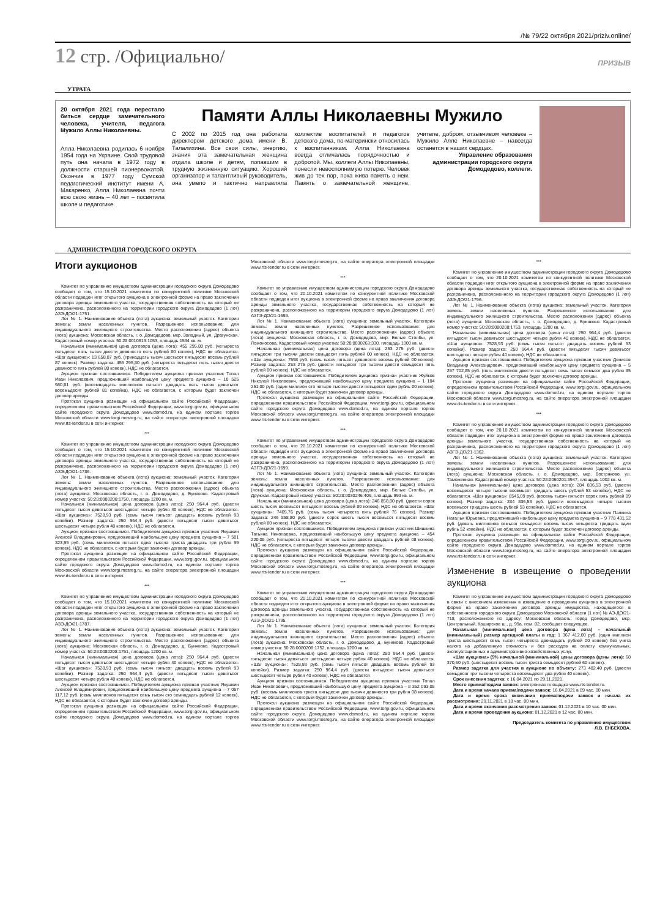/№ 79/22 октября 2021/priziv.online/
12 стр. /Официально/
ПРИЗЫВ
УТРАТА
20 октября 2021 года перестало биться сердце замечательного человека, учителя, педагога Мужило Аллы Николаевны.
Алла Николаевна родилась 6 ноября 1954 года на Украине. Свой трудовой путь она начала в 1972 году в должности старшей пионервожатой. Окончив в 1977 году Сумской педагогический институт имени А. Макаренко, Алла Николаевна почти всю свою жизнь – 40 лет – посвятила школе и педагогике.
Памяти Аллы Николаевны Мужило
С 2002 по 2015 год она работала директором детского дома имени В. Талалихина. Все свои силы, энергию, знания эта замечательная женщина отдала школе и детям, попавшим в трудную жизненную ситуацию. Хороший организатор и талантливый руководитель, она умело и тактично направляла коллектив воспитателей и педагогов детского дома, по-матерински относилась к воспитанникам. Алла Николаевна всегда отличалась порядочностью и добротой. Мы, коллеги Аллы Николаевны, понесли невосполнимую потерю. Человек жив до тех пор, пока жива память о нем. Память о замечательной женщине, учителе, добром, отзывчивом человеке – Мужило Алле Николаевне – навсегда останется в наших сердцах.
Управление образования администрации городского округа Домодедово, коллеги.
АДМИНИСТРАЦИЯ ГОРОДСКОГО ОКРУГА
Итоги аукционов
Комитет по управлению имуществом администрации городского округа Домодедово сообщает о том, что 15.10.2021 комитетом по конкурентной политике Московской области подведен итог открытого аукциона в электронной форме на право заключения договора аренды земельного участка, государственная собственность на который не разграничена, расположенного на территории городского округа Домодедово (1 лот) АЗЭ-ДО/21-1751.
Лот № 1. Наименование объекта (лота) аукциона: земельный участок. Категория земель: земли населенных пунктов. Разрешенное использование: для индивидуального жилищного строительства. Место расположения (адрес) объекта (лота) аукциона: Московская область, г. о. Домодедово, мкр. Западный, ул. Драгунская. Кадастровый номер участка: 50:28:0010619:1053, площадь 1534 кв. м.
Начальная (минимальная) цена договора (цена лота): 455 295,80 руб. (четыреста пятьдесят пять тысяч двести девяносто пять рублей 80 копеек), НДС не облагается. «Шаг аукциона»: 13 658,87 руб. (тринадцать тысяч шестьсот пятьдесят восемь рублей 87 копеек). Размер задатка: 455 295,80 руб. (четыреста пятьдесят пять тысяч двести девяносто пять рублей 80 копеек), НДС не облагается.
Аукцион признан состоявшимся. Победителем аукциона признан участник Топал Иван Николаевич, предложивший наибольшую цену предмета аукциона – 18 525 980,81 руб. (восемнадцать миллионов пятьсот двадцать пять тысяч девятьсот восемьдесят рублей 81 копейка), НДС не облагается, с которым будет заключен договор аренды.
Протокол аукциона размещен на официальном сайте Российской Федерации, определенном правительством Российской Федерации, www.torgi.gov.ru, официальном сайте городского округа Домодедово www.domod.ru, на едином портале торгов Московской области www.torgi.mosreg.ru, на сайте оператора электронной площадки www.rts-tender.ru в сети интернет.
***
Комитет по управлению имуществом администрации городского округа Домодедово сообщает о том, что 15.10.2021 комитетом по конкурентной политике Московской области подведен итог открытого аукциона в электронной форме на право заключения договора аренды земельного участка, государственная собственность на который не разграничена, расположенного на территории городского округа Домодедово (1 лот) АЗЭ-ДО/21-1786.
Лот № 1. Наименование объекта (лота) аукциона: земельный участок. Категория земель: земли населенных пунктов. Разрешенное использование: для индивидуального жилищного строительства. Место расположения (адрес) объекта (лота) аукциона: Московская область, г. о. Домодедово, д. Буняково. Кадастровый номер участка: 50:28:0080208:1750, площадь 1200 кв. м.
Начальная (минимальная) цена договора (цена лота): 250 964,4 руб. (двести пятьдесят тысяч девятьсот шестьдесят четыре рубля 40 копеек), НДС не облагается. «Шаг аукциона»: 7528,93 руб. (семь тысяч пятьсот двадцать восемь рублей 93 копейки). Размер задатка: 250 964,4 руб. (двести пятьдесят тысяч девятьсот шестьдесят четыре рубля 40 копеек), НДС не облагается.
Аукцион признан состоявшимся. Победителем аукциона признан участник Якушкин Алексей Владимирович, предложивший наибольшую цену предмета аукциона – 7 501 323,99 руб. (семь миллионов пятьсот одна тысяча триста двадцать три рубля 99 копеек), НДС не облагается, с которым будет заключен договор аренды.
Протокол аукциона размещен на официальном сайте Российской Федерации, определенном правительством Российской Федерации, www.torgi.gov.ru, официальном сайте городского округа Домодедово www.domod.ru, на едином портале торгов Московской области www.torgi.mosreg.ru, на сайте оператора электронной площадки www.rts-tender.ru в сети интернет.
***
Комитет по управлению имуществом администрации городского округа Домодедово сообщает о том, что 15.10.2021 комитетом по конкурентной политике Московской области подведен итог открытого аукциона в электронной форме на право заключения договора аренды земельного участка, государственная собственность на который не разграничена, расположенного на территории городского округа Домодедово (1 лот) АЗЭ-ДО/21-1787.
Лот № 1. Наименование объекта (лота) аукциона: земельный участок. Категория земель: земли населенных пунктов. Разрешенное использование: для индивидуального жилищного строительства. Место расположения (адрес) объекта (лота) аукциона: Московская область, г. о. Домодедово, д. Буняково. Кадастровый номер участка: 50:28:0080208:1751, площадь 1200 кв. м.
Начальная (минимальная) цена договора (цена лота): 250 964,4 руб. (двести пятьдесят тысяч девятьсот шестьдесят четыре рубля 40 копеек), НДС не облагается. «Шаг аукциона»: 7528,93 руб. (семь тысяч пятьсот двадцать восемь рублей 93 копейки). Размер задатка: 250 964,4 руб. (двести пятьдесят тысяч девятьсот шестьдесят четыре рубля 40 копеек), НДС не облагается.
Аукцион признан состоявшимся. Победителем аукциона признан участник Якушкин Алексей Владимирович, предложивший наибольшую цену предмета аукциона – 7 057 117,12 руб. (семь миллионов пятьдесят семь тысяч сто семнадцать рублей 12 копеек), НДС не облагается, с которым будет заключен договор аренды.
Протокол аукциона размещен на официальном сайте Российской Федерации, определенном правительством Российской Федерации, www.torgi.gov.ru, официальном сайте городского округа Домодедово www.domod.ru, на едином портале торгов Московской области www.torgi.mosreg.ru, на сайте оператора электронной площадки www.rts-tender.ru в сети интернет.
***
Комитет по управлению имуществом администрации городского округа Домодедово сообщает о том, что 20.10.2021 комитетом по конкурентной политике Московской области подведен итог аукциона в электронной форме на право заключения договора аренды земельного участка, государственная собственность на который не разграничена, расположенного на территории городского округа Домодедово (1 лот) АЗГЭ-ДО/21-1698.
Лот № 1. Наименование объекта (лота) аукциона: земельный участок. Категория земель: земли населенных пунктов. Разрешенное использование: для индивидуального жилищного строительства. Место расположения (адрес) объекта (лота) аукциона: Московская область, г. о. Домодедово, мкр. Белые Столбы, ул. Ломоносова. Кадастровый номер участка: 50:28:0030263:330, площадь 1000 кв. м.
Начальная (минимальная) цена договора (цена лота): 253 275 руб. (двести пятьдесят три тысячи двести семьдесят пять рублей 00 копеек), НДС не облагается. «Шаг аукциона»: 7598 руб. (семь тысяч пятьсот девяносто восемь рублей 00 копеек). Размер задатка: 253 275 руб. (двести пятьдесят три тысячи двести семьдесят пять рублей 00 копеек), НДС не облагается.
Аукцион признан состоявшимся. Победителем аукциона признан участник Жуйков Николай Николаевич, предложивший наибольшую цену предмета аукциона – 1 104 251,00 руб. (один миллион сто четыре тысячи двести пятьдесят один рубль 00 копеек), НДС не облагается, с которым будет заключен договор аренды.
Протокол аукциона размещен на официальном сайте Российской Федерации, определенном правительством Российской Федерации, www.torgi.gov.ru, официальном сайте городского округа Домодедово www.domod.ru, на едином портале торгов Московской области www.torgi.mosreg.ru, на сайте оператора электронной площадки www.rts-tender.ru в сети интернет.
***
Комитет по управлению имуществом администрации городского округа Домодедово сообщает о том, что 20.10.2021 комитетом по конкурентной политике Московской области подведен итог аукциона в электронной форме на право заключения договора аренды земельного участка, государственная собственность на который не разграничена, расположенного на территории городского округа Домодедово (1 лот) АЗГЭ-ДО/21-1699.
Лот № 1. Наименование объекта (лота) аукциона: земельный участок. Категория земель: земли населенных пунктов. Разрешенное использование: для индивидуального жилищного строительства. Место расположения (адрес) объекта (лота) аукциона: Московская область, г. о. Домодедово, мкр. Белые Столбы, ул. Дружная. Кадастровый номер участка: 50:28:0030246:409, площадь 993 кв. м.
Начальная (минимальная) цена договора (цена лота): 246 858,80 руб. (двести сорок шесть тысяч восемьсот пятьдесят восемь рублей 80 копеек), НДС не облагается. «Шаг аукциона»: 7405,76 руб. (семь тысяч четыреста пять рублей 76 копеек). Размер задатка: 246 858,80 руб. (двести сорок шесть тысяч восемьсот пятьдесят восемь рублей 80 копеек), НДС не облагается.
Аукцион признан состоявшимся. Победителем аукциона признан участник Шишкина Татьяна Николаевна, предложивший наибольшую цену предмета аукциона – 454 220,08 руб. (четыреста пятьдесят четыре тысячи двести двадцать рублей 08 копеек), НДС не облагается, с которым будет заключен договор аренды.
Протокол аукциона размещен на официальном сайте Российской Федерации, определенном правительством Российской Федерации, www.torgi.gov.ru, официальном сайте городского округа Домодедово www.domod.ru, на едином портале торгов Московской области www.torgi.mosreg.ru, на сайте оператора электронной площадки www.rts-tender.ru в сети интернет.
***
Комитет по управлению имуществом администрации городского округа Домодедово сообщает о том, что 20.10.2021 комитетом по конкурентной политике Московской области подведен итог открытого аукциона в электронной форме на право заключения договора аренды земельного участка, государственная собственность на который не разграничена, расположенного на территории городского округа Домодедово (1 лот) АЗЭ-ДО/21-1795.
Лот № 1. Наименование объекта (лота) аукциона: земельный участок. Категория земель: земли населенных пунктов. Разрешенное использование: для индивидуального жилищного строительства. Место расположения (адрес) объекта (лота) аукциона: Московская область, г. о. Домодедово, д. Буняково. Кадастровый номер участка: 50:28:0080208:1752, площадь 1200 кв. м.
Начальная (минимальная) цена договора (цена лота): 250 964,4 руб. (двести пятьдесят тысяч девятьсот шестьдесят четыре рубля 40 копеек), НДС не облагается. «Шаг аукциона»: 7528,93 руб. (семь тысяч пятьсот двадцать восемь рублей 93 копейки). Размер задатка: 250 964,4 руб. (двести пятьдесят тысяч девятьсот шестьдесят четыре рубля 40 копеек), НДС не облагается
Аукцион признан состоявшимся. Победителем аукциона признан участник Топал Иван Николаевич, предложивший наибольшую цену предмета аукциона – 8 352 093,08 руб. (восемь миллионов триста пятьдесят две тысячи девяносто три рубля 08 копеек), НДС не облагается, с которым будет заключен договор аренды.
Протокол аукциона размещен на официальном сайте Российской Федерации, определенном правительством Российской Федерации, www.torgi.gov.ru, официальном сайте городского округа Домодедово www.domod.ru, на едином портале торгов Московской области www.torgi.mosreg.ru, на сайте оператора электронной площадки www.rts-tender.ru в сети интернет.
***
Комитет по управлению имуществом администрации городского округа Домодедово сообщает о том, что 20.10.2021 комитетом по конкурентной политике Московской области подведен итог открытого аукциона в электронной форме на право заключения договора аренды земельного участка, государственная собственность на который не разграничена, расположенного на территории городского округа Домодедово (1 лот) АЗЭ-ДО/21-1796.
Лот № 1. Наименование объекта (лота) аукциона: земельный участок. Категория земель: земли населенных пунктов. Разрешенное использование: для индивидуального жилищного строительства. Место расположения (адрес) объекта (лота) аукциона: Московская область, г. о. Домодедово, д. Буняково. Кадастровый номер участка: 50:28:0080208:1753, площадь 1200 кв. м.
Начальная (минимальная) цена договора (цена лота): 250 964,4 руб. (двести пятьдесят тысяч девятьсот шестьдесят четыре рубля 40 копеек), НДС не облагается. «Шаг аукциона»: 7528,93 руб. (семь тысяч пятьсот двадцать восемь рублей 93 копейки). Размер задатка: 250 964,4 руб. (двести пятьдесят тысяч девятьсот шестьдесят четыре рубля 40 копеек), НДС не облагается.
Аукцион признан состоявшимся. Победителем аукциона признан участник Денисов Владимир Александрович, предложивший наибольшую цену предмета аукциона – 5 257 702,85 руб. (пять миллионов двести пятьдесят семь тысяч семьсот два рубля 85 копеек), НДС не облагается, с которым будет заключен договор аренды.
Протокол аукциона размещен на официальном сайте Российской Федерации, определенном правительством Российской Федерации, www.torgi.gov.ru, официальном сайте городского округа Домодедово www.domod.ru, на едином портале торгов Московской области www.torgi.mosreg.ru, на сайте оператора электронной площадки www.rts-tender.ru в сети интернет.
***
Комитет по управлению имуществом администрации городского округа Домодедово сообщает о том, что 20.10.2021 комитетом по конкурентной политике Московской области подведен итог аукциона в электронной форме на право заключения договора аренды земельного участка, государственная собственность на который не разграничена, расположенного на территории городского округа Домодедово (1 лот) АЗГЭ-ДО/21-1362.
Лот № 1. Наименование объекта (лота) аукциона: земельный участок. Категория земель: земли населенных пунктов. Разрешенное использование: для индивидуального жилищного строительства. Место расположения (адрес) объекта (лота) аукциона: Московская область, г. о. Домодедово, мкр. Востряково, ул. Таможенная. Кадастровый номер участка: 50:28:0060201:3947, площадь 1002 кв. м.
Начальная (минимальная) цена договора (цена лота): 284 836,53 руб. (двести восемьдесят четыре тысячи восемьсот тридцать шесть рублей 53 копейки), НДС не облагается. «Шаг аукциона»: 8545,09 руб. (восемь тысяч пятьсот сорок пять рублей 09 копеек). Размер задатка: 284 836,53 руб. (двести восемьдесят четыре тысячи восемьсот тридцать шесть рублей 53 копейки), НДС не облагается.
Аукцион признан состоявшимся. Победителем аукциона признан участник Палкина Наталья Юрьевна, предложивший наибольшую цену предмета аукциона – 9 778 431,52 руб. (девять миллионов семьсот семьдесят восемь тысяч четыреста тридцать один рубль 52 копейки), НДС не облагается, с которым будет заключен договор аренды.
Протокол аукциона размещен на официальном сайте Российской Федерации, определенном правительством Российской Федерации, www.torgi.gov.ru, официальном сайте городского округа Домодедово www.domod.ru, на едином портале торгов Московской области www.torgi.mosreg.ru, на сайте оператора электронной площадки www.rts-tender.ru в сети интернет.
Изменение в извещение о проведении аукциона
Комитет по управлению имуществом администрации городского округа Домодедово в связи с внесением изменения в извещение о проведении аукциона в электронной форме на право заключения договора аренды имущества, находящегося в собственности городского округа Домодедово Московской области (1 лот) № АЭ-ДО/21-718, расположенного по адресу: Московская область, город Домодедово, мкр. Центральный, Каширское ш., д. 99а, пом. 02, сообщает следующее.
Начальная (минимальная) цена договора (цена лота) – начальный (минимальный) размер арендной платы в год: 1 367 412,00 руб. (один миллион триста шестьдесят семь тысяч четыреста двенадцать рублей 00 копеек) без учета налога на добавленную стоимость и без расходов на оплату коммунальных, эксплуатационных и административно-хозяйственных услуг.
«Шаг аукциона» (5% начальной (минимальной) цены договора (цены лота): 68 370,60 руб. (шестьдесят восемь тысяч триста семьдесят рублей 60 копеек).
Размер задатка для участия в аукционе по объекту: 273 482,40 руб. (двести семьдесят три тысячи четыреста восемьдесят два рубля 40 копеек).
Срок внесения задатка: с 16.04.2021 по 29.11.2021.
Место приема/подачи заявок: электронная площадка www.rts-tender.ru.
Дата и время начала приема/подачи заявок: 16.04.2021 в 09 час. 00 мин.
Дата и время срока окончания приема/подачи заявок и начала их рассмотрения: 29.11.2021 в 18 час. 00 мин.
Дата и время окончания рассмотрения заявок: 01.12.2021 в 10 час. 00 мин.
Дата и время проведения аукциона: 01.12.2021 в 12 час. 00 мин.
Председатель комитета по управлению имуществом
Л.В. ЕНБЕКОВА.